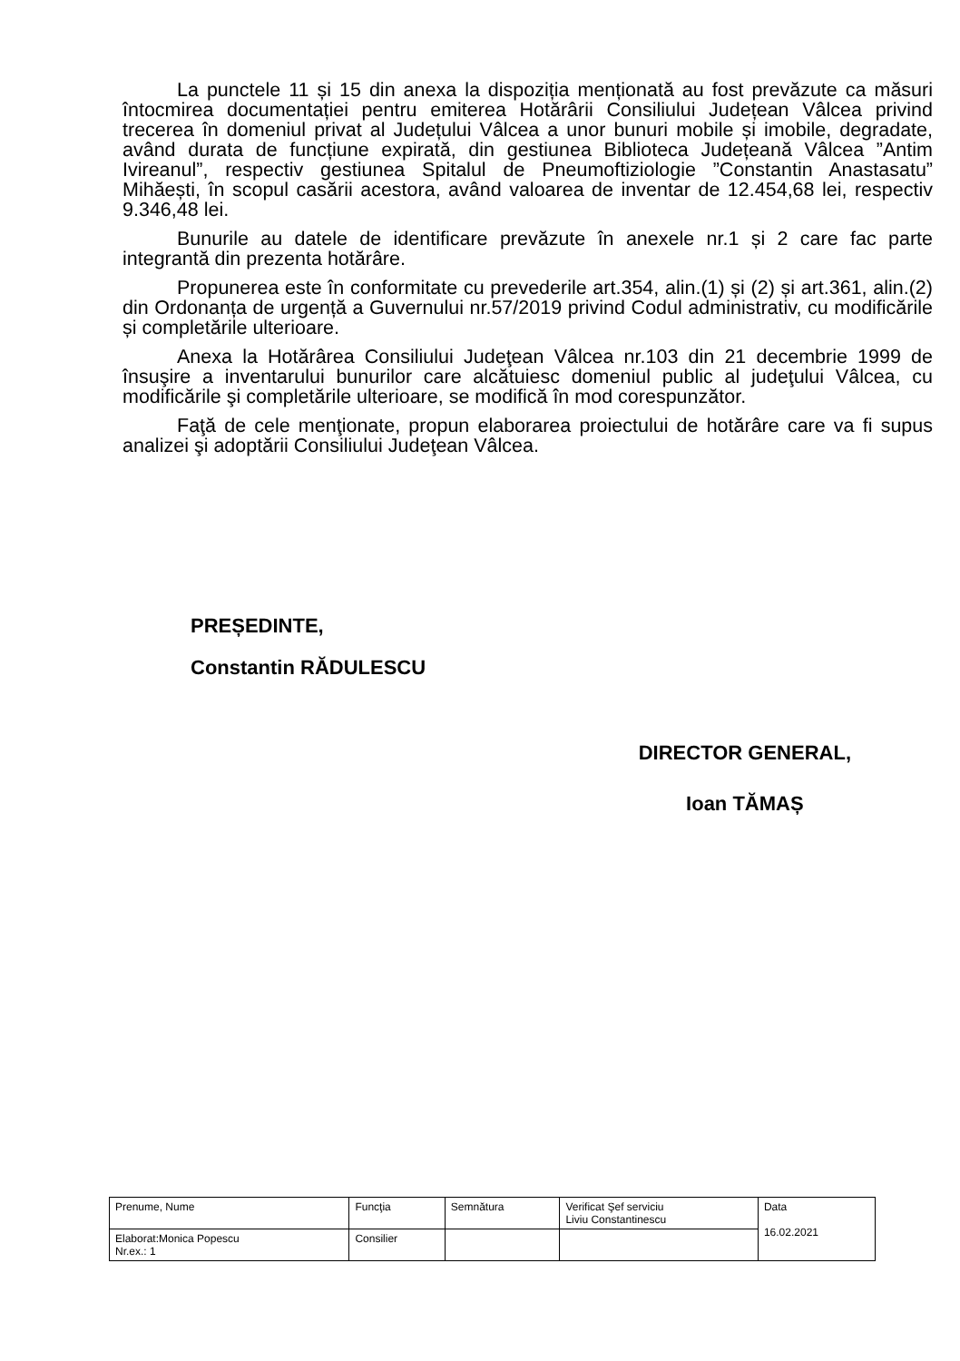La punctele 11 și 15 din anexa la dispoziția menționată au fost prevăzute ca măsuri întocmirea documentației pentru emiterea Hotărârii Consiliului Județean Vâlcea privind trecerea în domeniul privat al Județului Vâlcea a unor bunuri mobile și imobile, degradate, având durata de funcțiune expirată, din gestiunea Biblioteca Județeană Vâlcea ”Antim Ivireanul”, respectiv gestiunea Spitalul de Pneumoftiziologie ”Constantin Anastasatu” Mihăești, în scopul casării acestora, având valoarea de inventar de 12.454,68 lei, respectiv 9.346,48 lei.
Bunurile au datele de identificare prevăzute în anexele nr.1 și 2 care fac parte integrantă din prezenta hotărâre.
Propunerea este în conformitate cu prevederile art.354, alin.(1) și (2) și art.361, alin.(2) din Ordonanța de urgență a Guvernului nr.57/2019 privind Codul administrativ, cu modificările și completările ulterioare.
Anexa la Hotărârea Consiliului Judeţean Vâlcea nr.103 din 21 decembrie 1999 de însuşire a inventarului bunurilor care alcătuiesc domeniul public al judeţului Vâlcea, cu modificările şi completările ulterioare, se modifică în mod corespunzător.
Faţă de cele menţionate, propun elaborarea proiectului de hotărâre care va fi supus analizei şi adoptării Consiliului Judeţean Vâlcea.
PREȘEDINTE,
Constantin RĂDULESCU
DIRECTOR GENERAL,
Ioan TĂMAȘ
| Prenume, Nume | Funcţia | Semnătura | Verificat Şef serviciu Liviu Constantinescu | Data 16.02.2021 |
| Elaborat:Monica Popescu Nr.ex.: 1 | Consilier | | | |